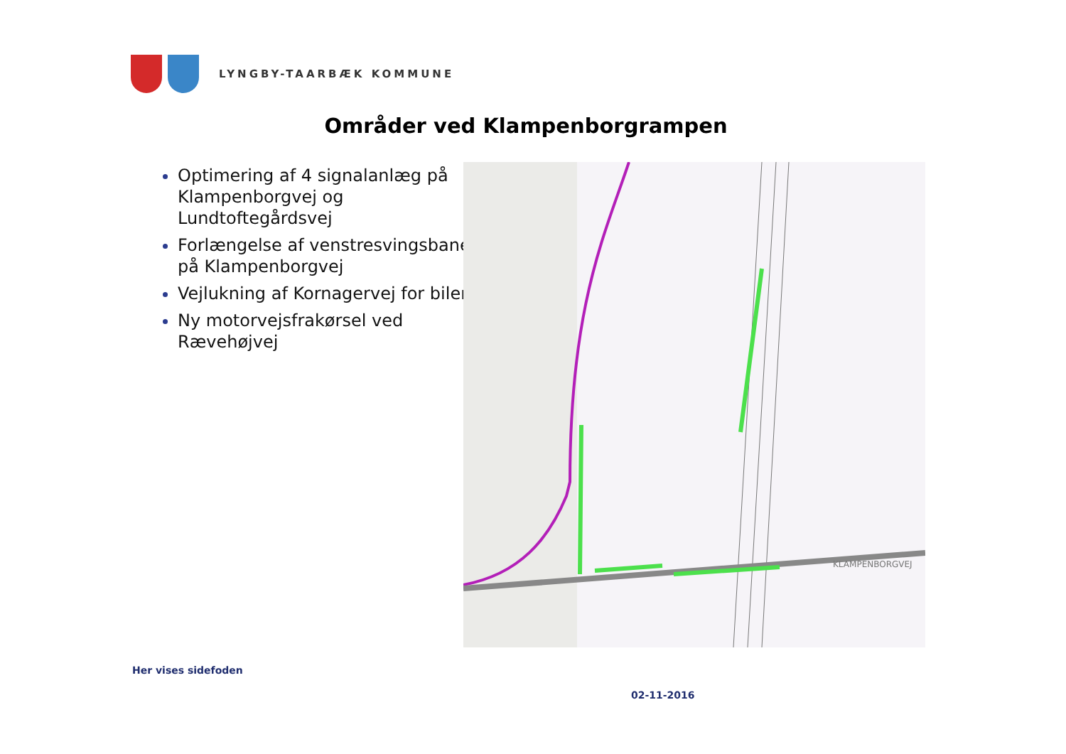LYNGBY-TAARBÆK KOMMUNE
Områder ved Klampenborgrampen
Optimering af 4 signalanlæg på Klampenborgvej og Lundtoftegårdsvej
Forlængelse af venstresvingsbane på Klampenborgvej
Vejlukning af Kornagervej for biler
Ny motorvejsfrakørsel ved Rævehøjvej
KLAMPENBORGVEJ
Her vises sidefoden
02-11-2016